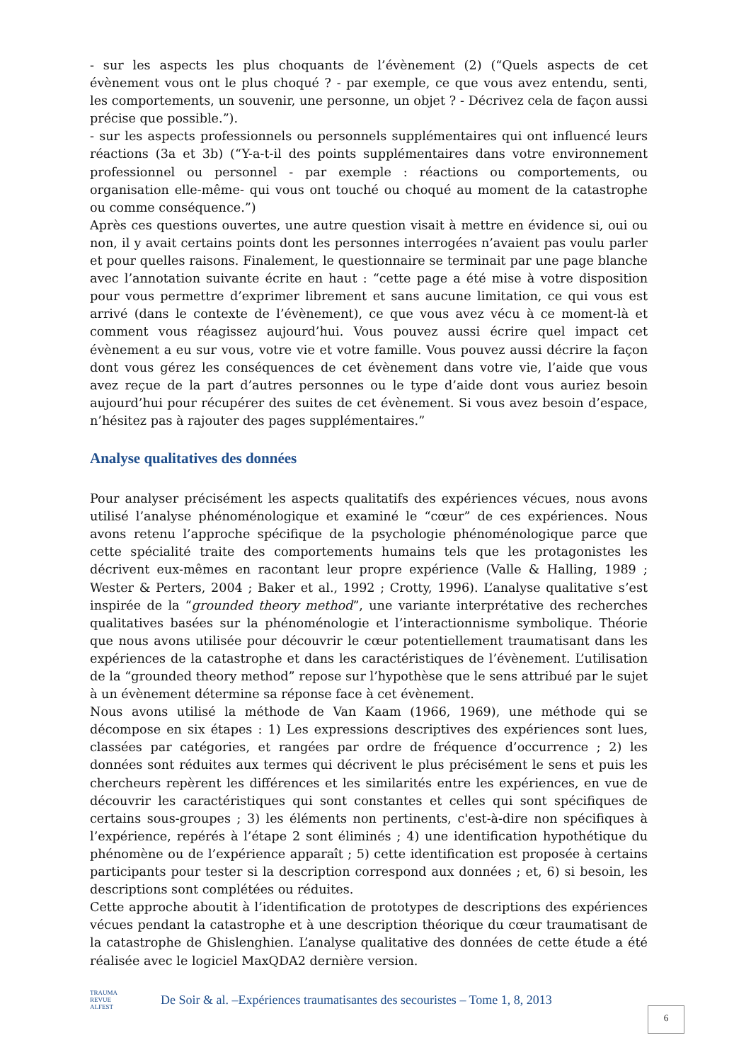- sur les aspects les plus choquants de l’évènement (2) (“Quels aspects de cet évènement vous ont le plus choqué ? - par exemple, ce que vous avez entendu, senti, les comportements, un souvenir, une personne, un objet ? - Décrivez cela de façon aussi précise que possible.”).
- sur les aspects professionnels ou personnels supplémentaires qui ont influencé leurs réactions (3a et 3b) (“Y-a-t-il des points supplémentaires dans votre environnement professionnel ou personnel - par exemple : réactions ou comportements, ou organisation elle-même- qui vous ont touché ou choqué au moment de la catastrophe ou comme conséquence.”)
Après ces questions ouvertes, une autre question visait à mettre en évidence si, oui ou non, il y avait certains points dont les personnes interrogées n’avaient pas voulu parler et pour quelles raisons. Finalement, le questionnaire se terminait par une page blanche avec l’annotation suivante écrite en haut : “cette page a été mise à votre disposition pour vous permettre d’exprimer librement et sans aucune limitation, ce qui vous est arrivé (dans le contexte de l’évènement), ce que vous avez vécu à ce moment-là et comment vous réagissez aujourd’hui. Vous pouvez aussi écrire quel impact cet évènement a eu sur vous, votre vie et votre famille. Vous pouvez aussi décrire la façon dont vous gérez les conséquences de cet évènement dans votre vie, l’aide que vous avez reçue de la part d’autres personnes ou le type d’aide dont vous auriez besoin aujourd’hui pour récupérer des suites de cet évènement. Si vous avez besoin d’espace, n’hésitez pas à rajouter des pages supplémentaires.”
Analyse qualitatives des données
Pour analyser précisément les aspects qualitatifs des expériences vécues, nous avons utilisé l’analyse phénoménologique et examiné le “cœur” de ces expériences. Nous avons retenu l’approche spécifique de la psychologie phénoménologique parce que cette spécialité traite des comportements humains tels que les protagonistes les décrivent eux-mêmes en racontant leur propre expérience (Valle & Halling, 1989 ; Wester & Perters, 2004 ; Baker et al., 1992 ; Crotty, 1996). L’analyse qualitative s’est inspirée de la “grounded theory method”, une variante interprétative des recherches qualitatives basées sur la phénoménologie et l’interactionnisme symbolique. Théorie que nous avons utilisée pour découvrir le cœur potentiellement traumatisant dans les expériences de la catastrophe et dans les caractéristiques de l’évènement. L’utilisation de la “grounded theory method” repose sur l’hypothèse que le sens attribué par le sujet à un évènement détermine sa réponse face à cet évènement.
Nous avons utilisé la méthode de Van Kaam (1966, 1969), une méthode qui se décompose en six étapes : 1) Les expressions descriptives des expériences sont lues, classées par catégories, et rangées par ordre de fréquence d’occurrence ; 2) les données sont réduites aux termes qui décrivent le plus précisément le sens et puis les chercheurs repèrent les différences et les similarités entre les expériences, en vue de découvrir les caractéristiques qui sont constantes et celles qui sont spécifiques de certains sous-groupes ; 3) les éléments non pertinents, c'est-à-dire non spécifiques à l’expérience, repérés à l’étape 2 sont éliminés ; 4) une identification hypothétique du phénomène ou de l’expérience apparaît ; 5) cette identification est proposée à certains participants pour tester si la description correspond aux données ; et, 6) si besoin, les descriptions sont complétées ou réduites.
Cette approche aboutit à l’identification de prototypes de descriptions des expériences vécues pendant la catastrophe et à une description théorique du cœur traumatisant de la catastrophe de Ghislenghien. L’analyse qualitative des données de cette étude a été réalisée avec le logiciel MaxQDA2 dernière version.
TRAUMA
REVUE
ALFEST
De Soir & al. –Expériences traumatisantes des secouristes – Tome 1, 8, 2013
6